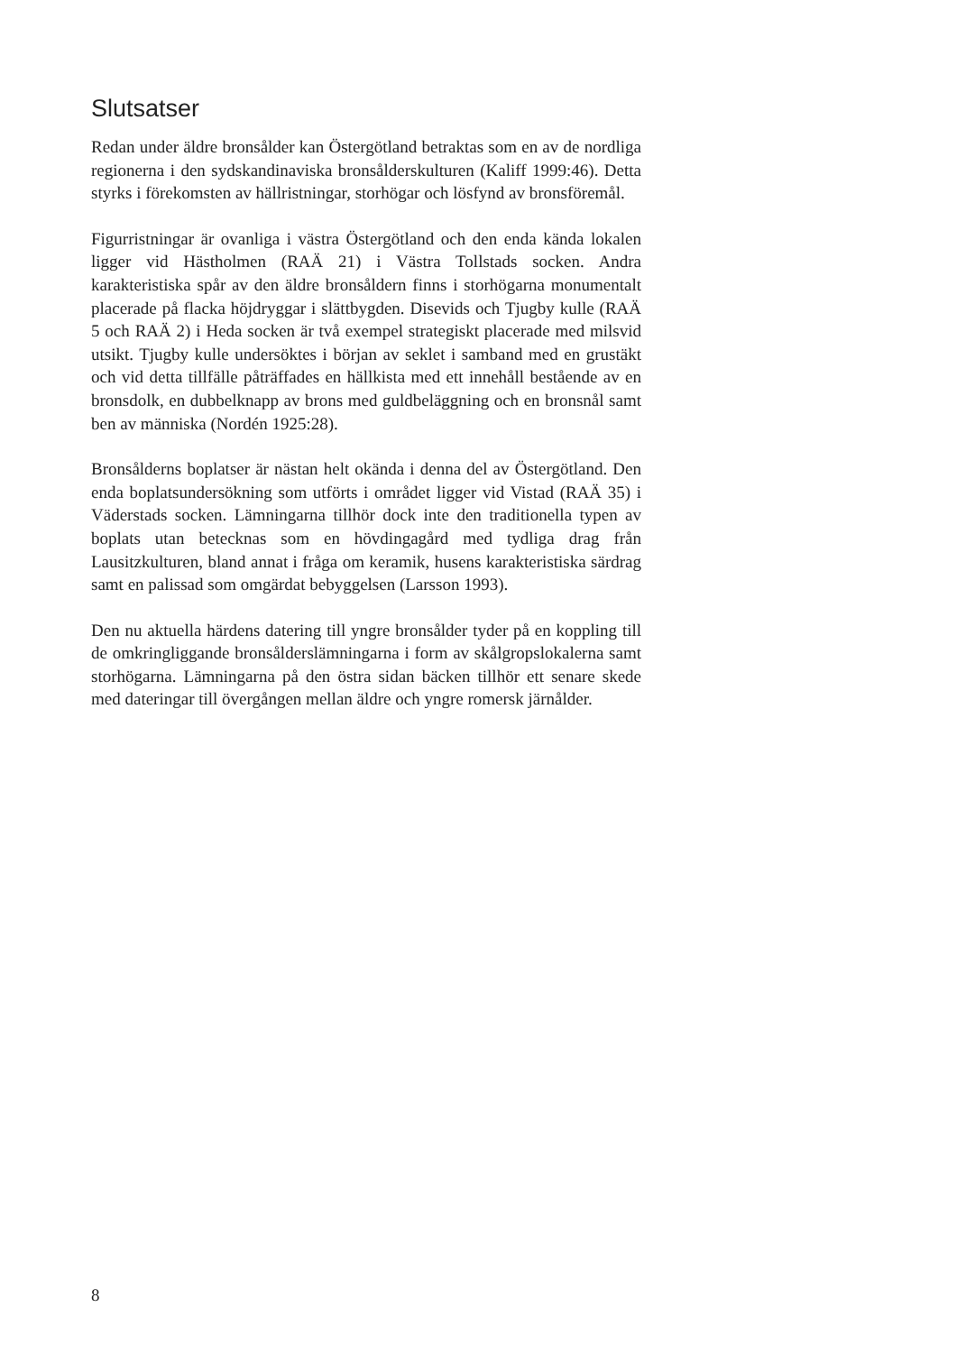Slutsatser
Redan under äldre bronsålder kan Östergötland betraktas som en av de nordliga regionerna i den sydskandinaviska bronsålderskulturen (Kaliff 1999:46). Detta styrks i förekomsten av hällristningar, storhögar och lösfynd av bronsföremål.
Figurristningar är ovanliga i västra Östergötland och den enda kända lokalen ligger vid Hästholmen (RAÄ 21) i Västra Tollstads socken. Andra karakteristiska spår av den äldre bronsåldern finns i storhögarna monumentalt placerade på flacka höjdryggar i slättbygden. Disevids och Tjugby kulle (RAÄ 5 och RAÄ 2) i Heda socken är två exempel strategiskt placerade med milsvid utsikt. Tjugby kulle undersöktes i början av seklet i samband med en grustäkt och vid detta tillfälle påträffades en hällkista med ett innehåll bestående av en bronsdolk, en dubbelknapp av brons med guldbeläggning och en bronsnål samt ben av människa (Nordén 1925:28).
Bronsålderns boplatser är nästan helt okända i denna del av Östergötland. Den enda boplatsundersökning som utförts i området ligger vid Vistad (RAÄ 35) i Väderstads socken. Lämningarna tillhör dock inte den traditionella typen av boplats utan betecknas som en hövdingagård med tydliga drag från Lausitzkulturen, bland annat i fråga om keramik, husens karakteristiska särdrag samt en palissad som omgärdat bebyggelsen (Larsson 1993).
Den nu aktuella härdens datering till yngre bronsålder tyder på en koppling till de omkringliggande bronsålderslämningarna i form av skålgropslokalerna samt storhögarna. Lämningarna på den östra sidan bäcken tillhör ett senare skede med dateringar till övergången mellan äldre och yngre romersk järnålder.
8